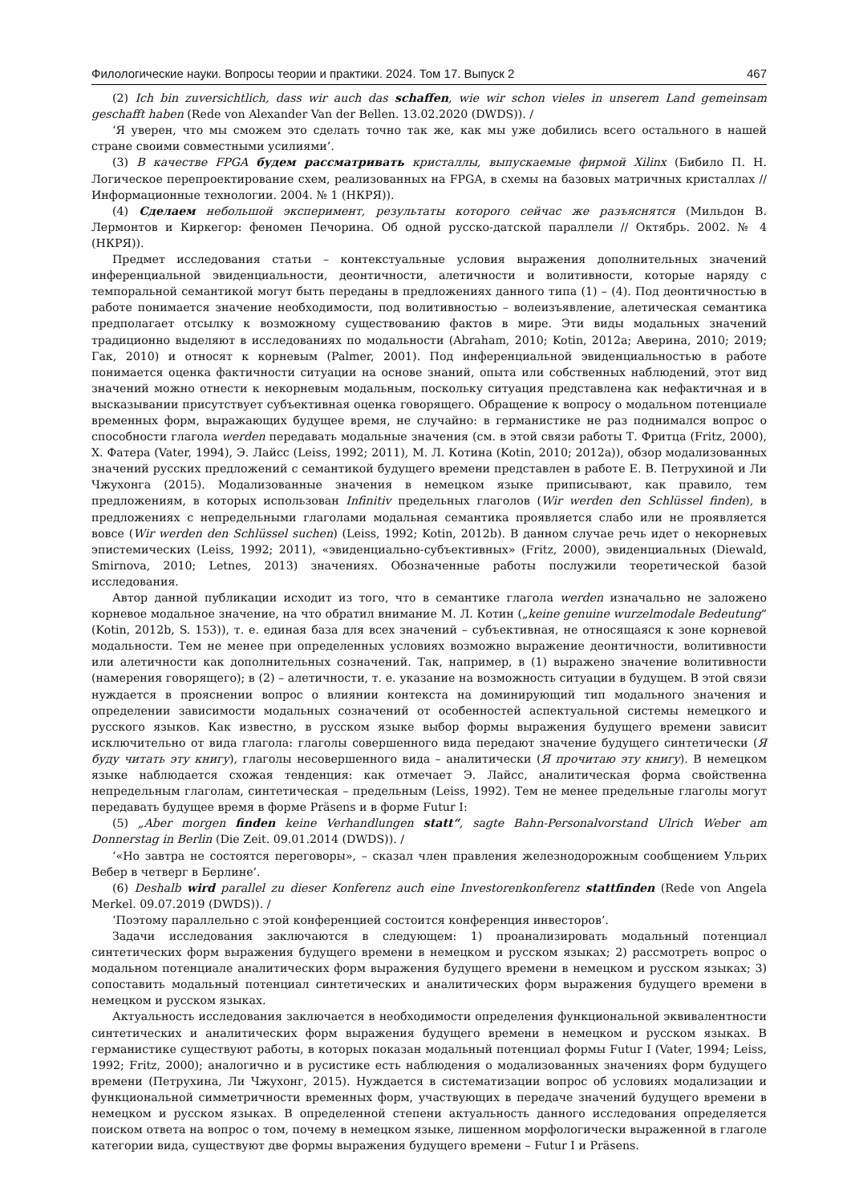Филологические науки. Вопросы теории и практики. 2024. Том 17. Выпуск 2 467
(2) Ich bin zuversichtlich, dass wir auch das schaffen, wie wir schon vieles in unserem Land gemeinsam geschafft haben (Rede von Alexander Van der Bellen. 13.02.2020 (DWDS)). /
‘Я уверен, что мы сможем это сделать точно так же, как мы уже добились всего остального в нашей стране своими совместными усилиями’.
(3) В качестве FPGA будем рассматривать кристаллы, выпускаемые фирмой Xilinx (Бибило П. Н. Логическое перепроектирование схем, реализованных на FPGA, в схемы на базовых матричных кристаллах // Информационные технологии. 2004. № 1 (НКРЯ)).
(4) Сделаем небольшой эксперимент, результаты которого сейчас же разъяснятся (Мильдон В. Лермонтов и Киркегор: феномен Печорина. Об одной русско-датской параллели // Октябрь. 2002. № 4 (НКРЯ)).
Предмет исследования статьи – контекстуальные условия выражения дополнительных значений инференциальной эвиденциальности, деонтичности, алетичности и волитивности, которые наряду с темпоральной семантикой могут быть переданы в предложениях данного типа (1) – (4). Под деонтичностью в работе понимается значение необходимости, под волитивностью – волеизъявление, алетическая семантика предполагает отсылку к возможному существованию фактов в мире. Эти виды модальных значений традиционно выделяют в исследованиях по модальности (Abraham, 2010; Kotin, 2012a; Аверина, 2010; 2019; Гак, 2010) и относят к корневым (Palmer, 2001). Под инференциальной эвиденциальностью в работе понимается оценка фактичности ситуации на основе знаний, опыта или собственных наблюдений, этот вид значений можно отнести к некорневым модальным, поскольку ситуация представлена как нефактичная и в высказывании присутствует субъективная оценка говорящего. Обращение к вопросу о модальном потенциале временных форм, выражающих будущее время, не случайно: в германистике не раз поднимался вопрос о способности глагола werden передавать модальные значения (см. в этой связи работы Т. Фритца (Fritz, 2000), Х. Фатера (Vater, 1994), Э. Лайсс (Leiss, 1992; 2011), М. Л. Котина (Kotin, 2010; 2012a)), обзор модализованных значений русских предложений с семантикой будущего времени представлен в работе Е. В. Петрухиной и Ли Чжухонга (2015). Модализованные значения в немецком языке приписывают, как правило, тем предложениям, в которых использован Infinitiv предельных глаголов (Wir werden den Schlüssel finden), в предложениях с непредельными глаголами модальная семантика проявляется слабо или не проявляется вовсе (Wir werden den Schlüssel suchen) (Leiss, 1992; Kotin, 2012b). В данном случае речь идет о некорневых эпистемических (Leiss, 1992; 2011), «эвиденциально-субъективных» (Fritz, 2000), эвиденциальных (Diewald, Smirnova, 2010; Letnes, 2013) значениях. Обозначенные работы послужили теоретической базой исследования.
Автор данной публикации исходит из того, что в семантике глагола werden изначально не заложено корневое модальное значение, на что обратил внимание М. Л. Котин („keine genuine wurzelmodale Bedeutung“ (Kotin, 2012b, S. 153)), т. е. единая база для всех значений – субъективная, не относящаяся к зоне корневой модальности. Тем не менее при определенных условиях возможно выражение деонтичности, волитивности или алетичности как дополнительных созначений. Так, например, в (1) выражено значение волитивности (намерения говорящего); в (2) – алетичности, т. е. указание на возможность ситуации в будущем. В этой связи нуждается в прояснении вопрос о влиянии контекста на доминирующий тип модального значения и определении зависимости модальных созначений от особенностей аспектуальной системы немецкого и русского языков. Как известно, в русском языке выбор формы выражения будущего времени зависит исключительно от вида глагола: глаголы совершенного вида передают значение будущего синтетически (Я буду читать эту книгу), глаголы несовершенного вида – аналитически (Я прочитаю эту книгу). В немецком языке наблюдается схожая тенденция: как отмечает Э. Лайсс, аналитическая форма свойственна непредельным глаголам, синтетическая – предельным (Leiss, 1992). Тем не менее предельные глаголы могут передавать будущее время в форме Präsens и в форме Futur I:
(5) „Aber morgen finden keine Verhandlungen statt“, sagte Bahn-Personalvorstand Ulrich Weber am Donnerstag in Berlin (Die Zeit. 09.01.2014 (DWDS)). /
‘«Но завтра не состоятся переговоры», – сказал член правления железнодорожным сообщением Ульрих Вебер в четверг в Берлине’.
(6) Deshalb wird parallel zu dieser Konferenz auch eine Investorenkonferenz stattfinden (Rede von Angela Merkel. 09.07.2019 (DWDS)). /
‘Поэтому параллельно с этой конференцией состоится конференция инвесторов’.
Задачи исследования заключаются в следующем: 1) проанализировать модальный потенциал синтетических форм выражения будущего времени в немецком и русском языках; 2) рассмотреть вопрос о модальном потенциале аналитических форм выражения будущего времени в немецком и русском языках; 3) сопоставить модальный потенциал синтетических и аналитических форм выражения будущего времени в немецком и русском языках.
Актуальность исследования заключается в необходимости определения функциональной эквивалентности синтетических и аналитических форм выражения будущего времени в немецком и русском языках. В германистике существуют работы, в которых показан модальный потенциал формы Futur I (Vater, 1994; Leiss, 1992; Fritz, 2000); аналогично и в русистике есть наблюдения о модализованных значениях форм будущего времени (Петрухина, Ли Чжухонг, 2015). Нуждается в систематизации вопрос об условиях модализации и функциональной симметричности временных форм, участвующих в передаче значений будущего времени в немецком и русском языках. В определенной степени актуальность данного исследования определяется поиском ответа на вопрос о том, почему в немецком языке, лишенном морфологически выраженной в глаголе категории вида, существуют две формы выражения будущего времени – Futur I и Präsens.